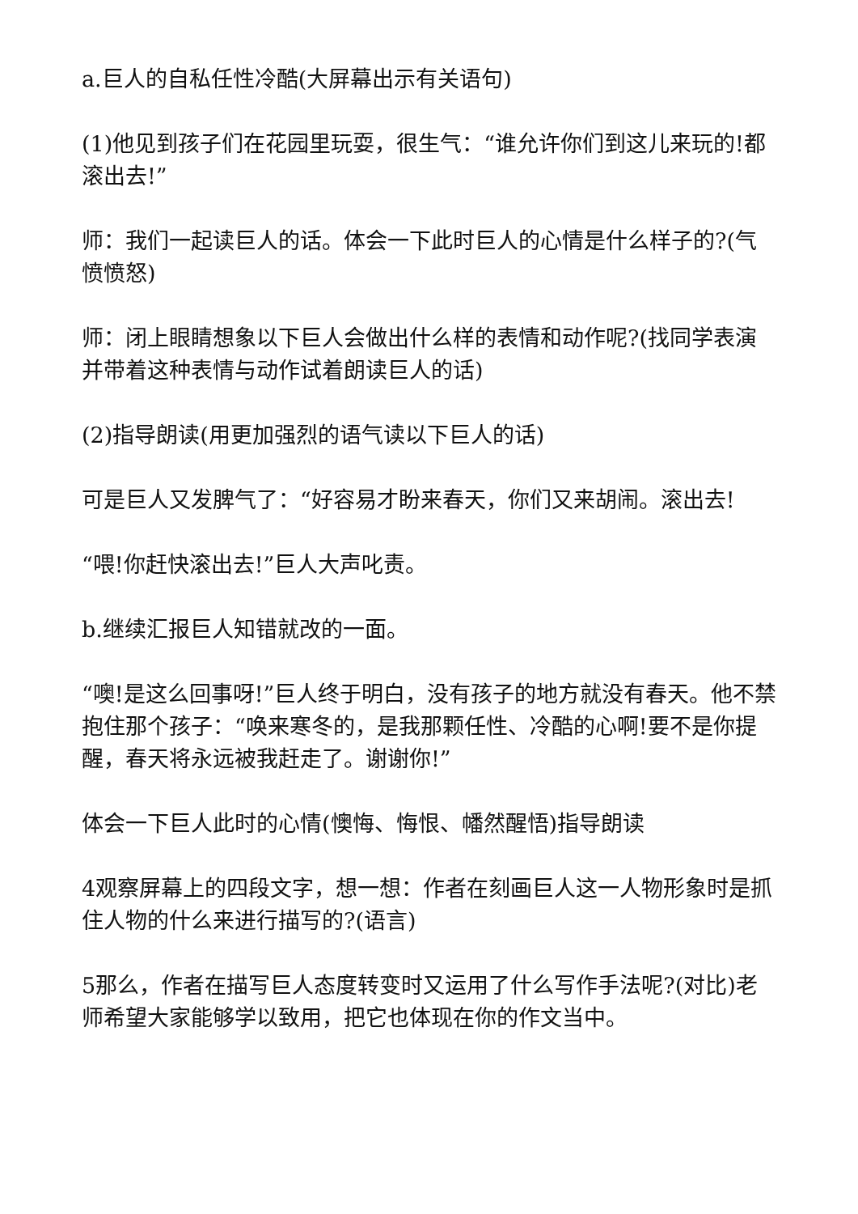a.巨人的自私任性冷酷(大屏幕出示有关语句)
(1)他见到孩子们在花园里玩耍，很生气：“谁允许你们到这儿来玩的!都滚出去!”
师：我们一起读巨人的话。体会一下此时巨人的心情是什么样子的?(气愤愤怒)
师：闭上眼睛想象以下巨人会做出什么样的表情和动作呢?(找同学表演并带着这种表情与动作试着朗读巨人的话)
(2)指导朗读(用更加强烈的语气读以下巨人的话)
可是巨人又发脾气了：“好容易才盼来春天，你们又来胡闹。滚出去!
“喂!你赶快滚出去!”巨人大声叱责。
b.继续汇报巨人知错就改的一面。
“噢!是这么回事呀!”巨人终于明白，没有孩子的地方就没有春天。他不禁抱住那个孩子：“唤来寒冬的，是我那颗任性、冷酷的心啊!要不是你提醒，春天将永远被我赶走了。谢谢你!”
体会一下巨人此时的心情(懊悔、悔恨、幡然醒悟)指导朗读
4观察屏幕上的四段文字，想一想：作者在刻画巨人这一人物形象时是抓住人物的什么来进行描写的?(语言)
5那么，作者在描写巨人态度转变时又运用了什么写作手法呢?(对比)老师希望大家能够学以致用，把它也体现在你的作文当中。